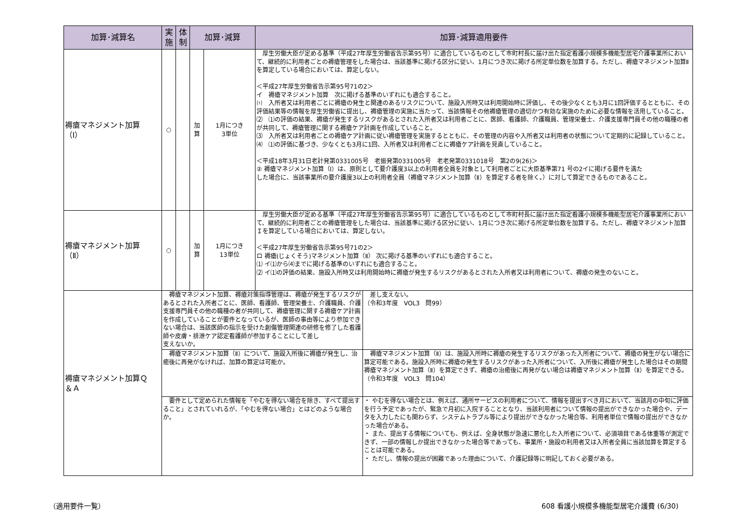| 加算･減算名 | 実 施 | 体 制 | 加算･減算 | | 加算･減算適用要件 | |
| --- | --- | --- | --- | --- | --- | --- |
| 褥瘡マネジメント加算 （Ⅰ） | ○ | | 加 算 | 1月につき 3単位 | 厚生労働大臣が定める基準（平成27年厚生労働省告示第95号）に適合しているものとして市町村長に届け出た指定看護小規模多機能型居宅介護事業所において、継続的に利用者ごとの褥瘡管理をした場合は、当該基準に掲げる区分に従い、1月につき次に掲げる所定単位数を加算する。ただし、褥瘡マネジメント加算Ⅱを算定している場合においては、算定しない。 ＜平成27年厚生労働省告示第95号71の2＞ イ 褥瘡マネジメント加算 次に掲げる基準のいずれにも適合すること。 ⑴ 入所者又は利用者ごとに褥瘡の発生と関連のあるリスクについて、施設入所時又は利用開始時に評価し、その後少なくとも3月に1回評価するとともに、その評価結果等の情報を厚生労働省に提出し、褥瘡管理の実施に当たって、当該情報その他褥瘡管理の適切かつ有効な実施のために必要な情報を活用していること。 ⑵ ⑴の評価の結果、褥瘡が発生するリスクがあるとされた入所者又は利用者ごとに、医師、看護師、介護職員、管理栄養士、介護支援専門員その他の職種の者が共同して、褥瘡管理に関する褥瘡ケア計画を作成していること。 ⑶ 入所者又は利用者ごとの褥瘡ケア計画に従い褥瘡管理を実施するとともに、その管理の内容や入所者又は利用者の状態について定期的に記録していること。 ⑷ ⑴の評価に基づき、少なくとも3月に1回、入所者又は利用者ごとに褥瘡ケア計画を見直していること。 ＜平成18年3月31日老計発第0331005号 老振発第0331005号 老老発第0331018号 第2の9(26)＞ ② 褥瘡マネジメント加算（Ⅰ）は、原則として要介護度3以上の利用者全員を対象として利用者ごとに大臣基準第71 号の2イに掲げる要件を満た した場合に、当該事業所の要介護度3以上の利用者全員（褥瘡マネジメント加算（Ⅱ）を算定する者を除く。）に対して算定できるものであること。 | |
| 褥瘡マネジメント加算 （Ⅱ） | ○ | | 加 算 | 1月につき 13単位 | 厚生労働大臣が定める基準（平成27年厚生労働省告示第95号）に適合しているものとして市町村長に届け出た指定看護小規模多機能型居宅介護事業所において、継続的に利用者ごとの褥瘡管理をした場合は、当該基準に掲げる区分に従い、1月につき次に掲げる所定単位数を加算する。ただし、褥瘡マネジメント加算Ｉを算定している場合においては、算定しない。 ＜平成27年厚生労働省告示第95号71の2＞ ロ 褥瘡(じょくそう)マネジメント加算（Ⅱ） 次に掲げる基準のいずれにも適合すること。 ⑴ イ⑴から⑷までに掲げる基準のいずれにも適合すること。 ⑵ イ⑴の評価の結果、施設入所時又は利用開始時に褥瘡が発生するリスクがあるとされた入所者又は利用者について、褥瘡の発生のないこと。 | |
| 褥瘡マネジメント加算Ｑ ＆Ａ | 褥瘡マネジメント加算、褥瘡対策指導管理は、褥瘡が発生するリスクがあるとされた入所者ごとに、医師、看護師、管理栄養士、介護職員、介護支援専門員その他の職種の者が共同して、褥瘡管理に関する褥瘡ケア計画を作成していることが要件となっているが、医師の事由等により参加できない場合は、当該医師の指示を受けた創傷管理関連の研修を修了した看護師や皮膚・排泄ケア認定看護師が参加することにして差し 支えないか。 | | | | | 差し支えない。 （令和3年度 VOL3 問99） |
| | 褥瘡マネジメント加算（Ⅱ）について、施設入所後に褥瘡が発生し、治癒後に再発がなければ、加算の算定は可能か。 | | | | | 褥瘡マネジメント加算（Ⅱ）は、施設入所時に褥瘡の発生するリスクがあった入所者について、褥瘡の発生がない場合に算定可能である。施設入所時に褥瘡の発生するリスクがあった入所者について、入所後に褥瘡が発生した場合はその期間褥瘡マネジメント加算（Ⅱ）を算定できず、褥瘡の治癒後に再発がない場合は褥瘡マネジメント加算（Ⅱ）を算定できる。 （令和3年度 VOL3 問104） |
| | 要件として定められた情報を「やむを得ない場合を除き、すべて提出すること」とされていれるが、「やむを得ない場合」とはどのような場合か。 | | | | | ・ やむを得ない場合とは、例えば、通所サービスの利用者について、情報を提出すべき月において、当該月の中旬に評価を行う予定であったが、緊急で月初に入院することとなり、当該利用者について情報の提出ができなかった場合や、データを入力したにも関わらず、システムトラブル等により提出ができなかった場合等、利用者単位で情報の提出ができなかった場合がある。 ・ また、提出する情報についても、例えば、全身状態が急速に悪化した入所者について、必須項目である体重等が測定できず、一部の情報しか提出できなかった場合等であっても、事業所・施設の利用者又は入所者全員に当該加算を算定することは可能である。 ・ ただし、情報の提出が困難であった理由について、介護記録等に明記しておく必要がある。 |
（適用要件一覧）
608 看護小規模多機能型居宅介護費 (6/30)